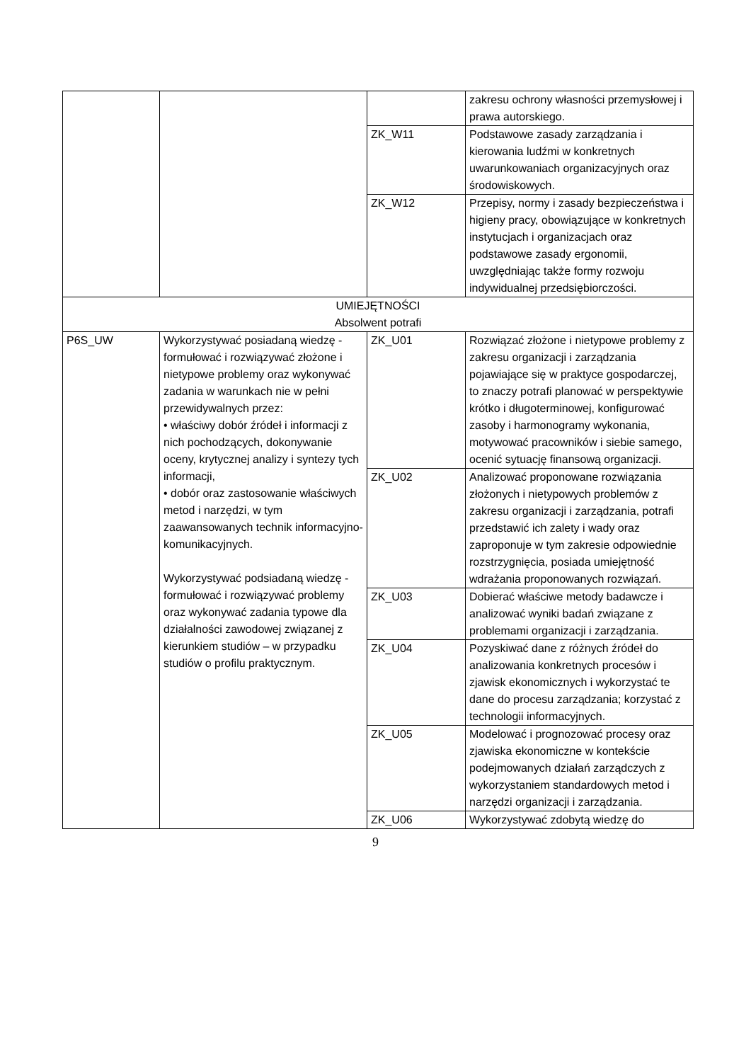| | | | zakresu ochrony własności przemysłowej i prawa autorskiego. |
| | | ZK_W11 | Podstawowe zasady zarządzania i kierowania ludźmi w konkretnych uwarunkowaniach organizacyjnych oraz środowiskowych. |
| | | ZK_W12 | Przepisy, normy i zasady bezpieczeństwa i higieny pracy, obowiązujące w konkretnych instytucjach i organizacjach oraz podstawowe zasady ergonomii, uwzględniając także formy rozwoju indywidualnej przedsiębiorczości. |
| UMIEJĘTNOŚCI Absolwent potrafi | | | |
| P6S_UW | Wykorzystywać posiadaną wiedzę - formułować i rozwiązywać złożone i nietypowe problemy oraz wykonywać zadania w warunkach nie w pełni przewidywalnych przez: • właściwy dobór źródeł i informacji z nich pochodzących, dokonywanie oceny, krytycznej analizy i syntezy tych informacji, • dobór oraz zastosowanie właściwych metod i narzędzi, w tym zaawansowanych technik informacyjno-komunikacyjnych. Wykorzystywać podsiadaną wiedzę - formułować i rozwiązywać problemy oraz wykonywać zadania typowe dla działalności zawodowej związanej z kierunkiem studiów – w przypadku studiów o profilu praktycznym. | ZK_U01 | Rozwiązać złożone i nietypowe problemy z zakresu organizacji i zarządzania pojawiające się w praktyce gospodarczej, to znaczy potrafi planować w perspektywie krótko i długoterminowej, konfigurować zasoby i harmonogramy wykonania, motywować pracowników i siebie samego, ocenić sytuację finansową organizacji. |
| | | ZK_U02 | Analizować proponowane rozwiązania złożonych i nietypowych problemów z zakresu organizacji i zarządzania, potrafi przedstawić ich zalety i wady oraz zaproponuje w tym zakresie odpowiednie rozstrzygnięcia, posiada umiejętność wdrażania proponowanych rozwiązań. |
| | | ZK_U03 | Dobierać właściwe metody badawcze i analizować wyniki badań związane z problemami organizacji i zarządzania. |
| | | ZK_U04 | Pozyskiwać dane z różnych źródeł do analizowania konkretnych procesów i zjawisk ekonomicznych i wykorzystać te dane do procesu zarządzania; korzystać z technologii informacyjnych. |
| | | ZK_U05 | Modelować i prognozować procesy oraz zjawiska ekonomiczne w kontekście podejmowanych działań zarządczych z wykorzystaniem standardowych metod i narzędzi organizacji i zarządzania. |
| | | ZK_U06 | Wykorzystywać zdobytą wiedzę do |
9